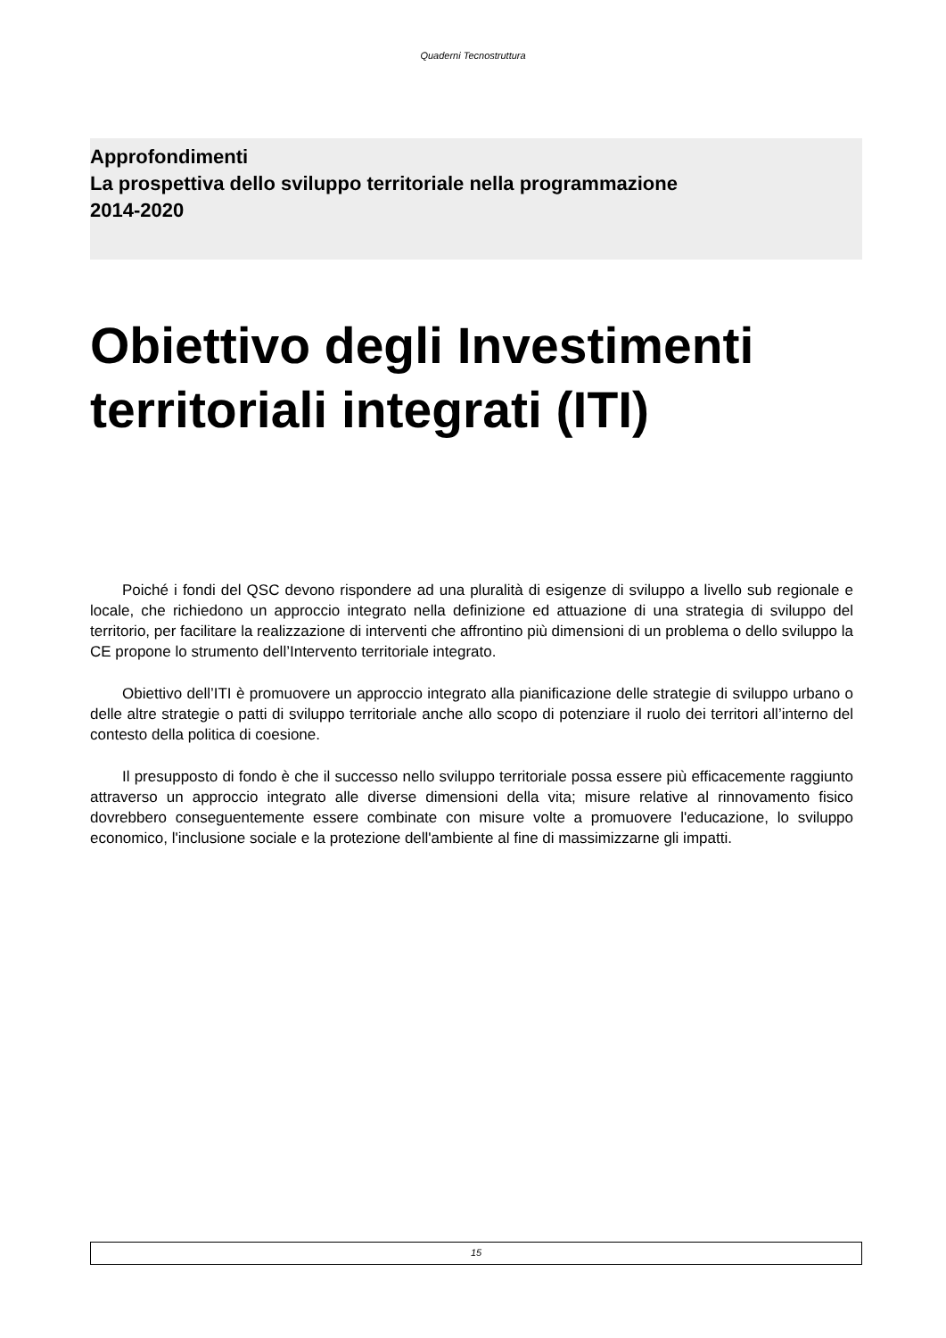Quaderni Tecnostruttura
Approfondimenti
La prospettiva dello sviluppo territoriale nella programmazione
2014-2020
Obiettivo degli Investimenti territoriali integrati (ITI)
Poiché i fondi del QSC devono rispondere ad una pluralità di esigenze di sviluppo a livello sub regionale e locale, che richiedono un approccio integrato nella definizione ed attuazione di una strategia di sviluppo del territorio, per facilitare la realizzazione di interventi che affrontino più dimensioni di un problema o dello sviluppo la CE propone lo strumento dell’Intervento territoriale integrato.
Obiettivo dell’ITI è promuovere un approccio integrato alla pianificazione delle strategie di sviluppo urbano o delle altre strategie o patti di sviluppo territoriale anche allo scopo di potenziare il ruolo dei territori all’interno del contesto della politica di coesione.
Il presupposto di fondo è che il successo nello sviluppo territoriale possa essere più efficacemente raggiunto attraverso un approccio integrato alle diverse dimensioni della vita; misure relative al rinnovamento fisico dovrebbero conseguentemente essere combinate con misure volte a promuovere l'educazione, lo sviluppo economico, l'inclusione sociale e la protezione dell'ambiente al fine di massimizzarne gli impatti.
15